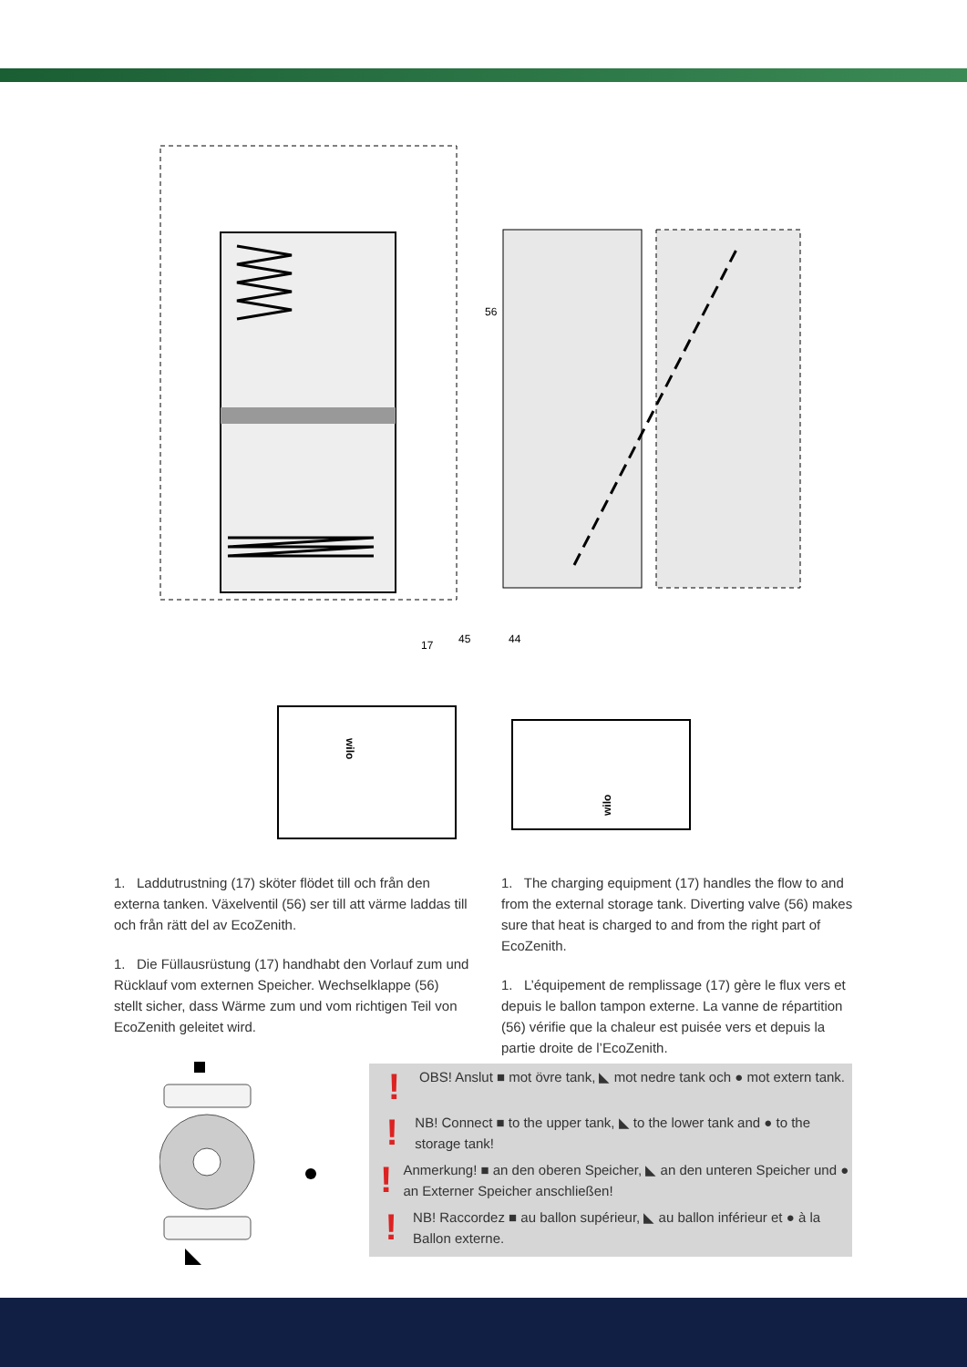56
17
45
44
wilo
wilo
1. Laddutrustning (17) sköter flödet till och från den externa tanken. Växelventil (56) ser till att värme laddas till och från rätt del av EcoZenith.
1. Die Füllausrüstung (17) handhabt den Vorlauf zum und Rücklauf vom externen Speicher. Wechselklappe (56) stellt sicher, dass Wärme zum und vom richtigen Teil von EcoZenith geleitet wird.
1. The charging equipment (17) handles the flow to and from the external storage tank. Diverting valve (56) makes sure that heat is charged to and from the right part of EcoZenith.
1. L’équipement de remplissage (17) gère le flux vers et depuis le ballon tampon externe. La vanne de répartition (56) vérifie que la chaleur est puisée vers et depuis la partie droite de l’EcoZenith.
! OBS! Anslut ■ mot övre tank, ◣ mot nedre tank och ● mot extern tank.
! NB! Connect ■ to the upper tank, ◣ to the lower tank and ● to the storage tank!
! Anmerkung! ■ an den oberen Speicher, ◣ an den unteren Speicher und ● an Externer Speicher anschließen!
! NB! Raccordez ■ au ballon supérieur, ◣ au ballon inférieur et ● à la Ballon externe.